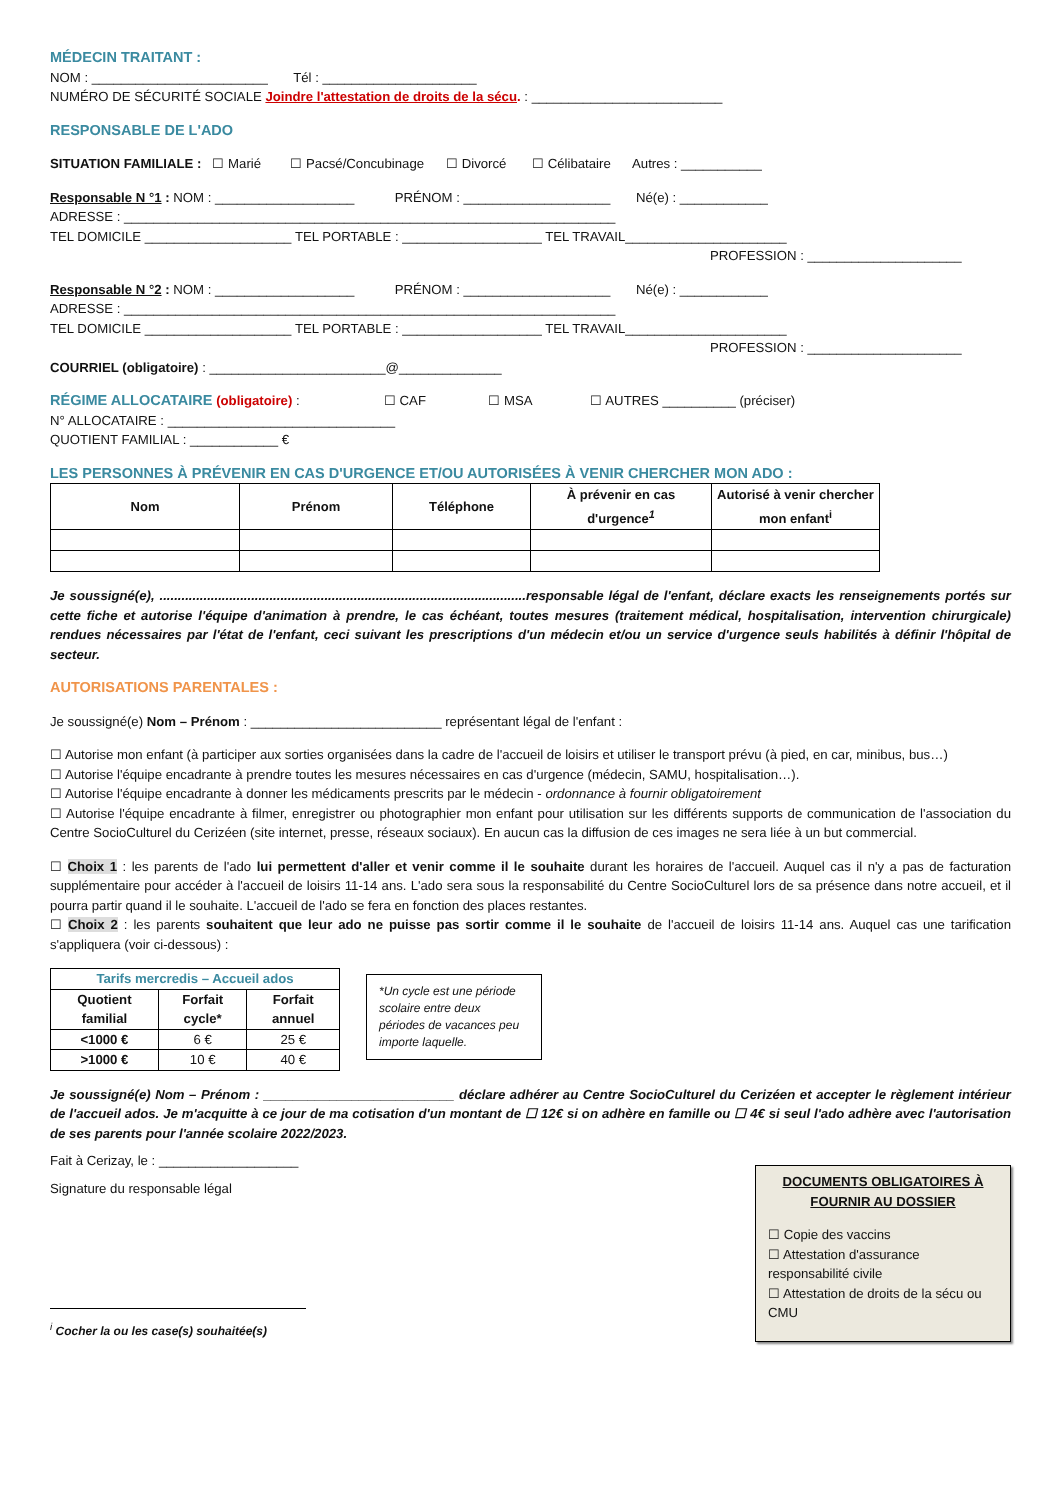MÉDECIN TRAITANT :
NOM : ________________________ Tél : _____________________
NUMÉRO DE SÉCURITÉ SOCIALE Joindre l'attestation de droits de la sécu. : __________________________
RESPONSABLE DE L'ADO
SITUATION FAMILIALE : ☐ Marié ☐ Pacsé/Concubinage ☐ Divorcé ☐ Célibataire Autres : ___________
Responsable N °1 : NOM : ___________________ PRÉNOM : ____________________ Né(e) : ____________
ADRESSE : ___________________________________________________________________
TEL DOMICILE ____________________ TEL PORTABLE : ___________________ TEL TRAVAIL______________________
PROFESSION : _____________________
Responsable N °2 : NOM : ___________________ PRÉNOM : ____________________ Né(e) : ____________
ADRESSE : ___________________________________________________________________
TEL DOMICILE ____________________ TEL PORTABLE : ___________________ TEL TRAVAIL______________________
PROFESSION : _____________________
COURRIEL (obligatoire) : ________________________@______________
RÉGIME ALLOCATAIRE (obligatoire) : ☐ CAF ☐ MSA ☐ AUTRES __________ (préciser)
N° ALLOCATAIRE : _______________________________
QUOTIENT FAMILIAL : ____________ €
LES PERSONNES À PRÉVENIR EN CAS D'URGENCE ET/OU AUTORISÉES À VENIR CHERCHER MON ADO :
| Nom | Prénom | Téléphone | À prévenir en cas d'urgence<sup>1</sup> | Autorisé à venir chercher mon enfant<sup>i</sup> |
| --- | --- | --- | --- | --- |
Je soussigné(e), ....................................................................................................responsable légal de l'enfant, déclare exacts les renseignements portés sur cette fiche et autorise l'équipe d'animation à prendre, le cas échéant, toutes mesures (traitement médical, hospitalisation, intervention chirurgicale) rendues nécessaires par l'état de l'enfant, ceci suivant les prescriptions d'un médecin et/ou un service d'urgence seuls habilités à définir l'hôpital de secteur.
AUTORISATIONS PARENTALES :
Je soussigné(e) Nom – Prénom : __________________________ représentant légal de l'enfant :
☐ Autorise mon enfant (à participer aux sorties organisées dans la cadre de l'accueil de loisirs et utiliser le transport prévu (à pied, en car, minibus, bus…)
☐ Autorise l'équipe encadrante à prendre toutes les mesures nécessaires en cas d'urgence (médecin, SAMU, hospitalisation…).
☐ Autorise l'équipe encadrante à donner les médicaments prescrits par le médecin - ordonnance à fournir obligatoirement
☐ Autorise l'équipe encadrante à filmer, enregistrer ou photographier mon enfant pour utilisation sur les différents supports de communication de l'association du Centre SocioCulturel du Cerizéen (site internet, presse, réseaux sociaux). En aucun cas la diffusion de ces images ne sera liée à un but commercial.
☐ Choix 1 : les parents de l'ado lui permettent d'aller et venir comme il le souhaite durant les horaires de l'accueil. Auquel cas il n'y a pas de facturation supplémentaire pour accéder à l'accueil de loisirs 11-14 ans. L'ado sera sous la responsabilité du Centre SocioCulturel lors de sa présence dans notre accueil, et il pourra partir quand il le souhaite. L'accueil de l'ado se fera en fonction des places restantes.
☐ Choix 2 : les parents souhaitent que leur ado ne puisse pas sortir comme il le souhaite de l'accueil de loisirs 11-14 ans. Auquel cas une tarification s'appliquera (voir ci-dessous) :
| Tarifs mercredis – Accueil ados | | |
| --- | --- | --- |
| Quotient familial | Forfait cycle* | Forfait annuel |
| <1000 € | 6 € | 25 € |
| >1000 € | 10 € | 40 € |
*Un cycle est une période scolaire entre deux périodes de vacances peu importe laquelle.
Je soussigné(e) Nom – Prénom : __________________________ déclare adhérer au Centre SocioCulturel du Cerizéen et accepter le règlement intérieur de l'accueil ados. Je m'acquitte à ce jour de ma cotisation d'un montant de ☐ 12€ si on adhère en famille ou ☐ 4€ si seul l'ado adhère avec l'autorisation de ses parents pour l'année scolaire 2022/2023.
Fait à Cerizay, le : ___________________
Signature du responsable légal
<sup>i</sup> Cocher la ou les case(s) souhaitée(s)
DOCUMENTS OBLIGATOIRES À FOURNIR AU DOSSIER
☐ Copie des vaccins
☐ Attestation d'assurance responsabilité civile
☐ Attestation de droits de la sécu ou CMU